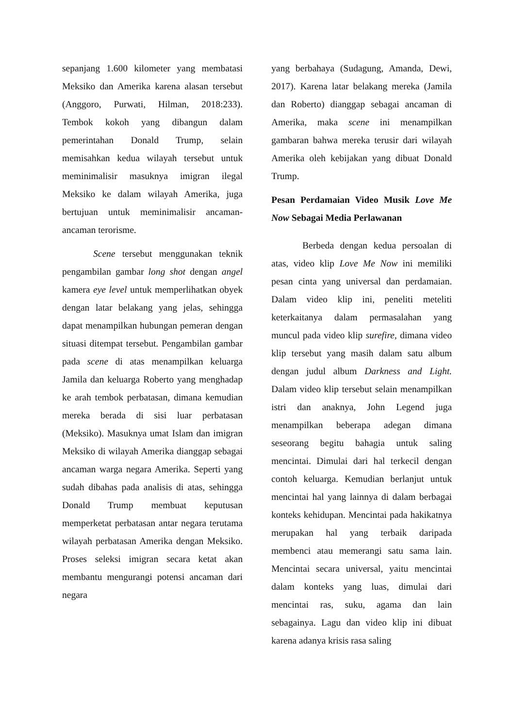sepanjang 1.600 kilometer yang membatasi Meksiko dan Amerika karena alasan tersebut (Anggoro, Purwati, Hilman, 2018:233). Tembok kokoh yang dibangun dalam pemerintahan Donald Trump, selain memisahkan kedua wilayah tersebut untuk meminimalisir masuknya imigran ilegal Meksiko ke dalam wilayah Amerika, juga bertujuan untuk meminimalisir ancaman-ancaman terorisme.
Scene tersebut menggunakan teknik pengambilan gambar long shot dengan angel kamera eye level untuk memperlihatkan obyek dengan latar belakang yang jelas, sehingga dapat menampilkan hubungan pemeran dengan situasi ditempat tersebut. Pengambilan gambar pada scene di atas menampilkan keluarga Jamila dan keluarga Roberto yang menghadap ke arah tembok perbatasan, dimana kemudian mereka berada di sisi luar perbatasan (Meksiko). Masuknya umat Islam dan imigran Meksiko di wilayah Amerika dianggap sebagai ancaman warga negara Amerika. Seperti yang sudah dibahas pada analisis di atas, sehingga Donald Trump membuat keputusan memperketat perbatasan antar negara terutama wilayah perbatasan Amerika dengan Meksiko. Proses seleksi imigran secara ketat akan membantu mengurangi potensi ancaman dari negara
yang berbahaya (Sudagung, Amanda, Dewi, 2017). Karena latar belakang mereka (Jamila dan Roberto) dianggap sebagai ancaman di Amerika, maka scene ini menampilkan gambaran bahwa mereka terusir dari wilayah Amerika oleh kebijakan yang dibuat Donald Trump.
Pesan Perdamaian Video Musik Love Me Now Sebagai Media Perlawanan
Berbeda dengan kedua persoalan di atas, video klip Love Me Now ini memiliki pesan cinta yang universal dan perdamaian. Dalam video klip ini, peneliti meteliti keterkaitanya dalam permasalahan yang muncul pada video klip surefire, dimana video klip tersebut yang masih dalam satu album dengan judul album Darkness and Light. Dalam video klip tersebut selain menampilkan istri dan anaknya, John Legend juga menampilkan beberapa adegan dimana seseorang begitu bahagia untuk saling mencintai. Dimulai dari hal terkecil dengan contoh keluarga. Kemudian berlanjut untuk mencintai hal yang lainnya di dalam berbagai konteks kehidupan. Mencintai pada hakikatnya merupakan hal yang terbaik daripada membenci atau memerangi satu sama lain. Mencintai secara universal, yaitu mencintai dalam konteks yang luas, dimulai dari mencintai ras, suku, agama dan lain sebagainya. Lagu dan video klip ini dibuat karena adanya krisis rasa saling